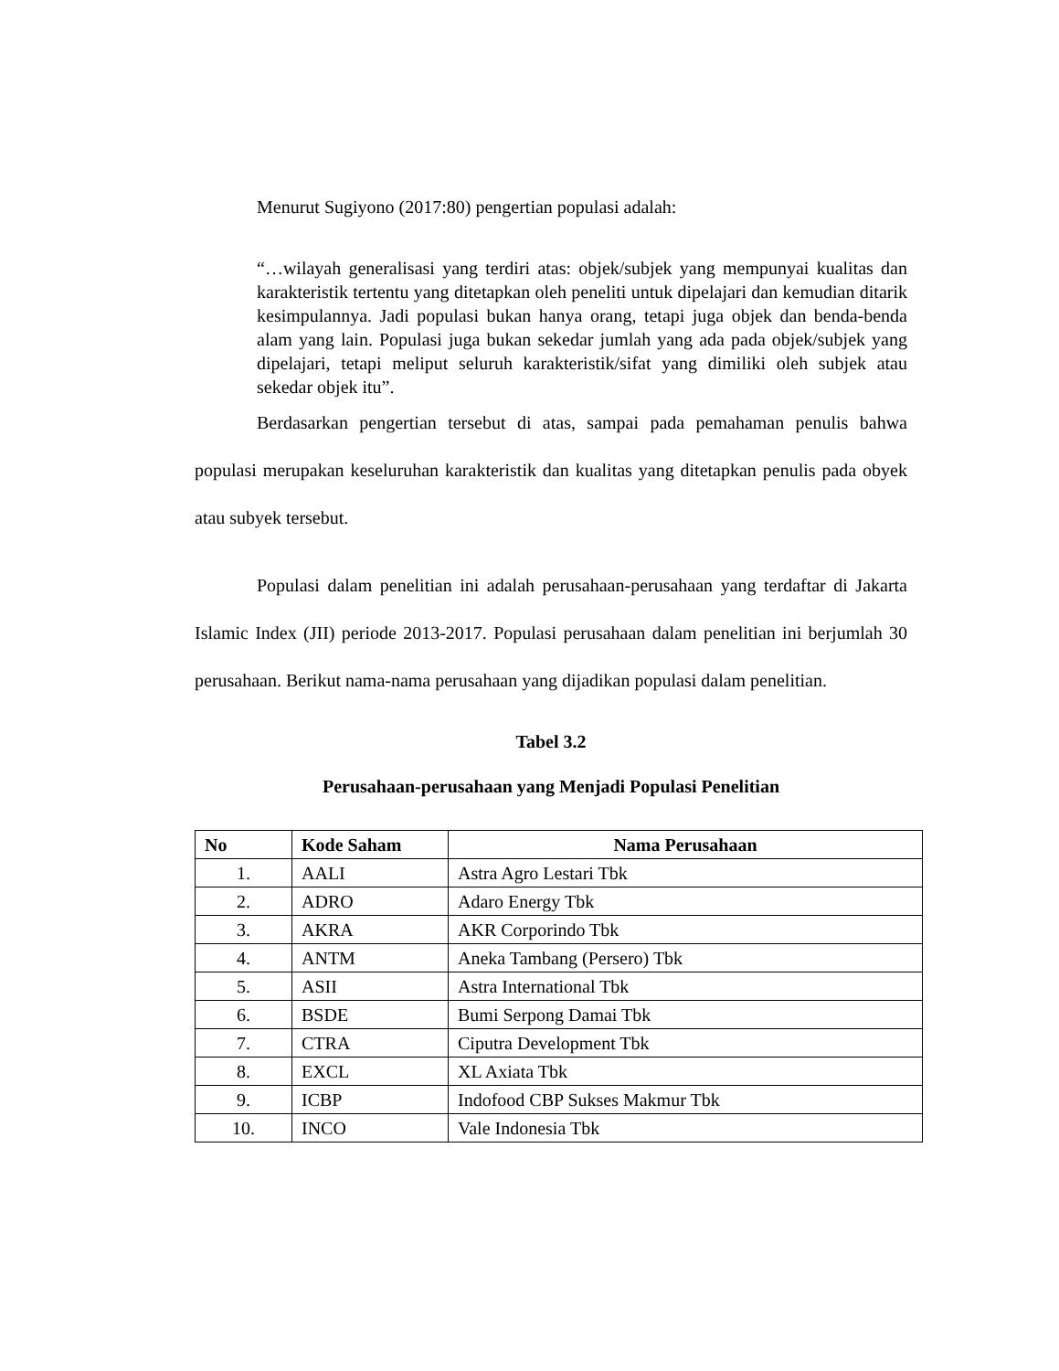Menurut Sugiyono (2017:80) pengertian populasi adalah:
“…wilayah generalisasi yang terdiri atas: objek/subjek yang mempunyai kualitas dan karakteristik tertentu yang ditetapkan oleh peneliti untuk dipelajari dan kemudian ditarik kesimpulannya. Jadi populasi bukan hanya orang, tetapi juga objek dan benda-benda alam yang lain. Populasi juga bukan sekedar jumlah yang ada pada objek/subjek yang dipelajari, tetapi meliput seluruh karakteristik/sifat yang dimiliki oleh subjek atau sekedar objek itu”.
Berdasarkan pengertian tersebut di atas, sampai pada pemahaman penulis bahwa populasi merupakan keseluruhan karakteristik dan kualitas yang ditetapkan penulis pada obyek atau subyek tersebut.
Populasi dalam penelitian ini adalah perusahaan-perusahaan yang terdaftar di Jakarta Islamic Index (JII) periode 2013-2017. Populasi perusahaan dalam penelitian ini berjumlah 30 perusahaan. Berikut nama-nama perusahaan yang dijadikan populasi dalam penelitian.
Tabel 3.2
Perusahaan-perusahaan yang Menjadi Populasi Penelitian
| No | Kode Saham | Nama Perusahaan |
| --- | --- | --- |
| 1. | AALI | Astra Agro Lestari Tbk |
| 2. | ADRO | Adaro Energy Tbk |
| 3. | AKRA | AKR Corporindo Tbk |
| 4. | ANTM | Aneka Tambang (Persero) Tbk |
| 5. | ASII | Astra International Tbk |
| 6. | BSDE | Bumi Serpong Damai Tbk |
| 7. | CTRA | Ciputra Development Tbk |
| 8. | EXCL | XL Axiata Tbk |
| 9. | ICBP | Indofood CBP Sukses Makmur Tbk |
| 10. | INCO | Vale Indonesia Tbk |